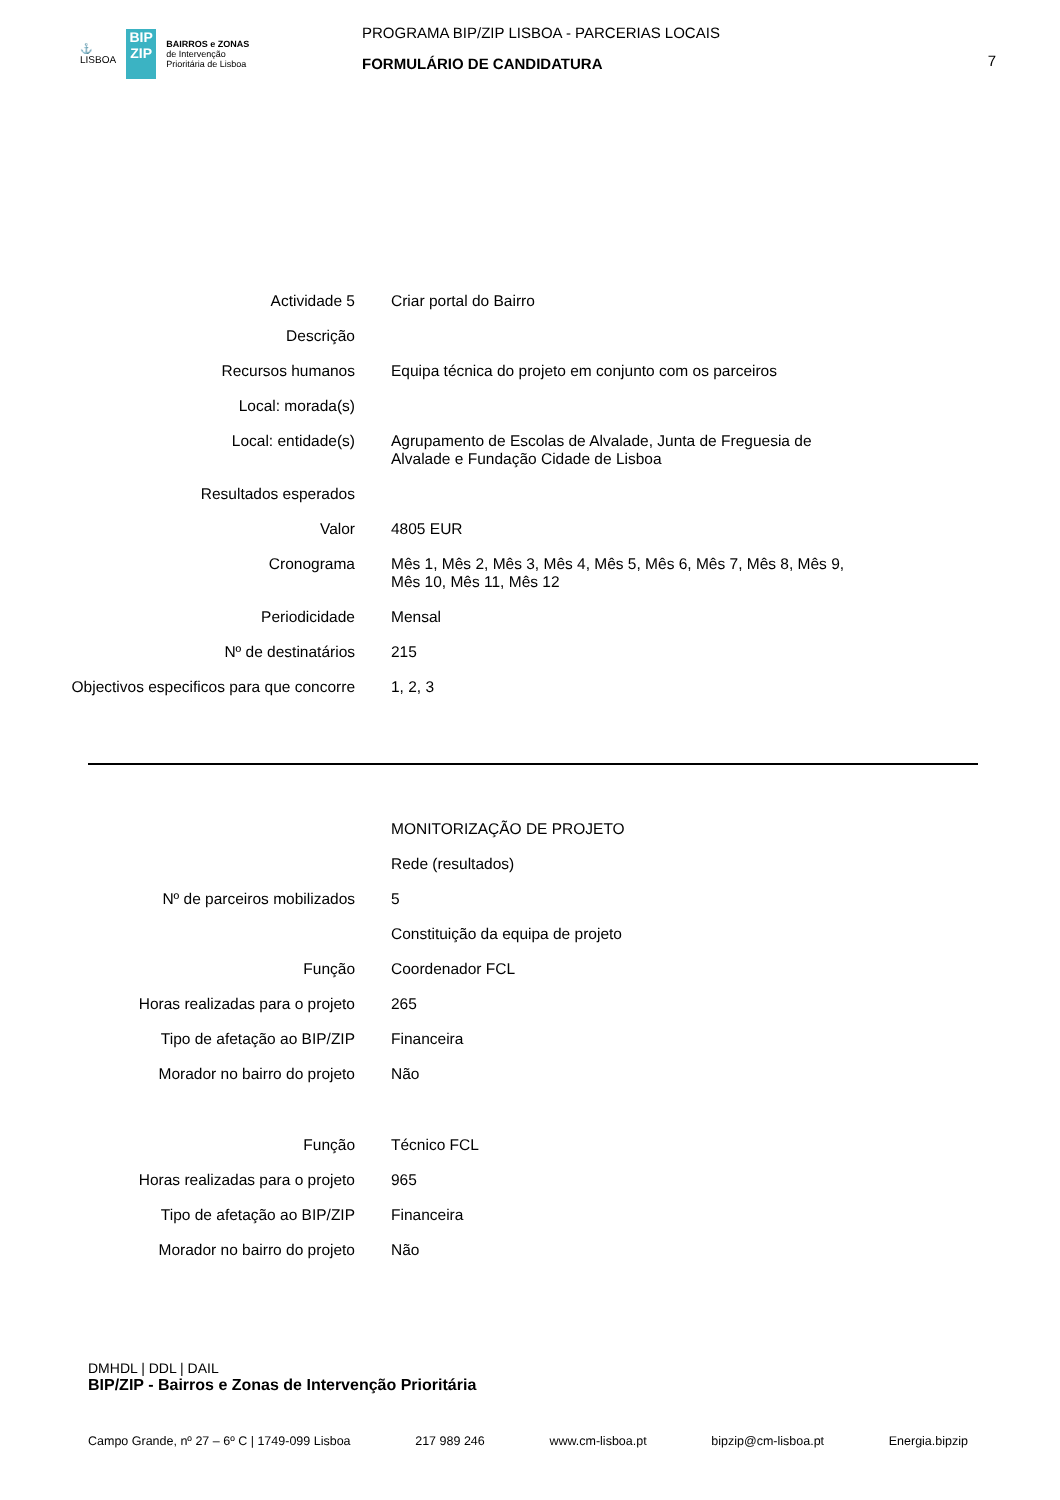⚓
LISBOA
BIP
ZIP
BAIRROS e ZONAS
de Intervenção
Prioritária de Lisboa
PROGRAMA BIP/ZIP LISBOA - PARCERIAS LOCAIS
FORMULÁRIO DE CANDIDATURA
7
| Actividade 5 | Criar portal do Bairro |
| Descrição | |
| Recursos humanos | Equipa técnica do projeto em conjunto com os parceiros |
| Local: morada(s) | |
| Local: entidade(s) | Agrupamento de Escolas de Alvalade, Junta de Freguesia de Alvalade e Fundação Cidade de Lisboa |
| Resultados esperados | |
| Valor | 4805 EUR |
| Cronograma | Mês 1, Mês 2, Mês 3, Mês 4, Mês 5, Mês 6, Mês 7, Mês 8, Mês 9, Mês 10, Mês 11, Mês 12 |
| Periodicidade | Mensal |
| Nº de destinatários | 215 |
| Objectivos especificos para que concorre | 1, 2, 3 |
| | MONITORIZAÇÃO DE PROJETO |
| | Rede (resultados) |
| Nº de parceiros mobilizados | 5 |
| | Constituição da equipa de projeto |
| Função | Coordenador FCL |
| Horas realizadas para o projeto | 265 |
| Tipo de afetação ao BIP/ZIP | Financeira |
| Morador no bairro do projeto | Não |
| Função | Técnico FCL |
| Horas realizadas para o projeto | 965 |
| Tipo de afetação ao BIP/ZIP | Financeira |
| Morador no bairro do projeto | Não |
DMHDL | DDL | DAIL
BIP/ZIP - Bairros e Zonas de Intervenção Prioritária
Campo Grande, nº 27 – 6º C | 1749-099 Lisboa 217 989 246 www.cm-lisboa.pt bipzip@cm-lisboa.pt Energia.bipzip